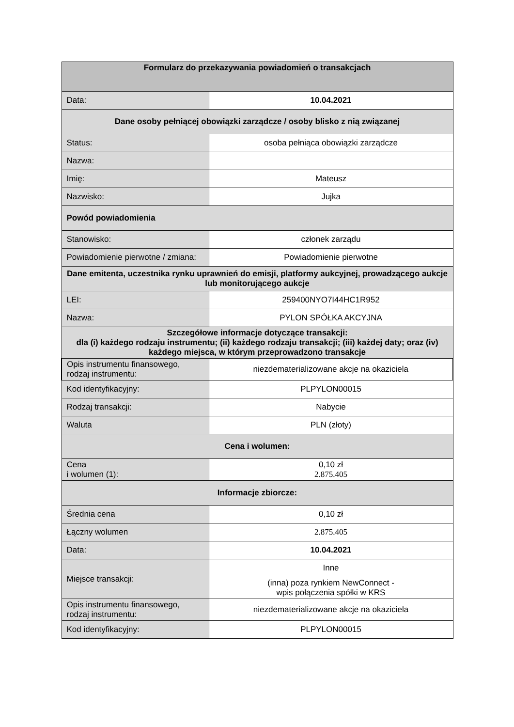| Formularz do przekazywania powiadomień o transakcjach | |
| --- | --- |
| Data: | 10.04.2021 |
| Dane osoby pełniącej obowiązki zarządcze / osoby blisko z nią związanej | |
| Status: | osoba pełniąca obowiązki zarządcze |
| Nazwa: | |
| Imię: | Mateusz |
| Nazwisko: | Jujka |
| Powód powiadomienia | |
| Stanowisko: | członek zarządu |
| Powiadomienie pierwotne / zmiana: | Powiadomienie pierwotne |
| Dane emitenta, uczestnika rynku uprawnień do emisji, platformy aukcyjnej, prowadzącego aukcje lub monitorującego aukcje | |
| LEI: | 259400NYO7I44HC1R952 |
| Nazwa: | PYLON SPÓŁKA AKCYJNA |
| Szczegółowe informacje dotyczące transakcji: dla (i) każdego rodzaju instrumentu; (ii) każdego rodzaju transakcji; (iii) każdej daty; oraz (iv) każdego miejsca, w którym przeprowadzono transakcje | |
| Opis instrumentu finansowego, rodzaj instrumentu: | niezdematerializowane akcje na okaziciela |
| Kod identyfikacyjny: | PLPYLON00015 |
| Rodzaj transakcji: | Nabycie |
| Waluta | PLN (złoty) |
| Cena i wolumen: | |
| Cena i wolumen (1): | 0,10 zł 2.875.405 |
| Informacje zbiorcze: | |
| Średnia cena | 0,10 zł |
| Łączny wolumen | 2.875.405 |
| Data: | 10.04.2021 |
| Miejsce transakcji: | Inne |
| | (inna) poza rynkiem NewConnect - wpis połączenia spółki w KRS |
| Opis instrumentu finansowego, rodzaj instrumentu: | niezdematerializowane akcje na okaziciela |
| Kod identyfikacyjny: | PLPYLON00015 |